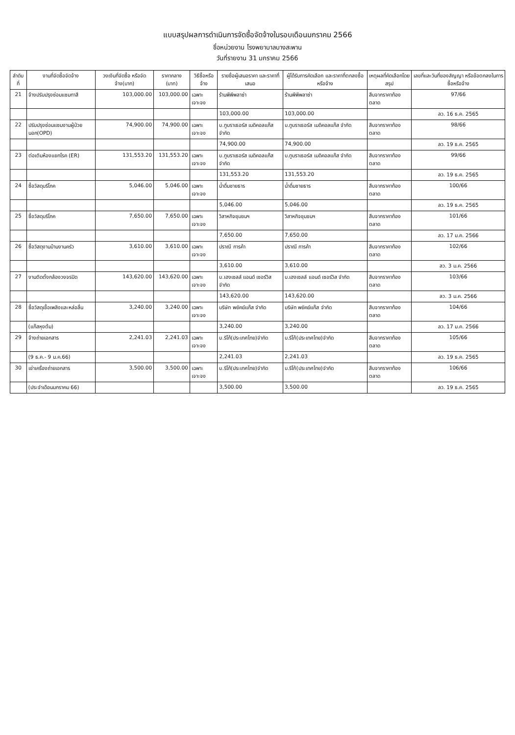แบบสรุปผลการดำเนินการจัดซื้อจัดจ้างในรอบเดือนมกราคม 2566
ชื่อหน่วยงาน โรงพยาบาลบางสะพาน
วันที่รายงาน 31 มกราคม 2566
| ลำดับที่ | งานที่จัดซื้อจัดจ้าง | วงเงินที่จัดซื้อ หรือจัดจ้าง(บาท) | ราคากลาง (บาท) | วิธีซื้อหรือจ้าง | รายชื่อผู้เสนอราคา และราคาที่เสนอ | ผู้ได้รับการคัดเลือก และราคาที่ตกลงซื้อหรือจ้าง | เหตุผลที่คัดเลือกโดยสรุป | เลขที่และวันที่ของสัญญา หรือข้อตกลงในการซื้อหรือจ้าง |
| --- | --- | --- | --- | --- | --- | --- | --- | --- |
| 21 | จ้างปรับปรุงซ่อมแซมทาสี | 103,000.00 | 103,000.00 | เฉพาะเจาะจง | ร้านพีพีพลาซ่า | ร้านพีพีพลาซ่า | สืบจากราคาท้องตลาด | 97/66 |
| | | | | | 103,000.00 | 103,000.00 | | ลว. 16 ธ.ค. 2565 |
| 22 | ปรับปรุงซ่อมแซมงานผู้ป่วยนอก(OPD) | 74,900.00 | 74,900.00 | เฉพาะเจาะจง | บ.ทูบราเธอร์ส เมดิคอลแก๊ส จำกัด | บ.ทูบราเธอร์ส เมดิคอลแก๊ส จำกัด | สืบจากราคาท้องตลาด | 98/66 |
| | | | | | 74,900.00 | 74,900.00 | | ลว. 19 ธ.ค. 2565 |
| 23 | ต่อเติมห้องแยกโรค (ER) | 131,553.20 | 131,553.20 | เฉพาะเจาะจง | บ.ทูบราเธอร์ส เมดิคอลแก๊ส จำกัด | บ.ทูบราเธอร์ส เมดิคอลแก๊ส จำกัด | สืบจากราคาท้องตลาด | 99/66 |
| | | | | | 131,553.20 | 131,553.20 | | ลว. 19 ธ.ค. 2565 |
| 24 | ซื้อวัสดุบริโภค | 5,046.00 | 5,046.00 | เฉพาะเจาะจง | น้ำดื่มชายธาร | น้ำดื่มชายธาร | สืบจากราคาท้องตลาด | 100/66 |
| | | | | | 5,046.00 | 5,046.00 | | ลว. 19 ธ.ค. 2565 |
| 25 | ซื้อวัสดุบริโภค | 7,650.00 | 7,650.00 | เฉพาะเจาะจง | วิสาหกิจชุมชนฯ | วิสาหกิจชุมชนฯ | สืบจากราคาท้องตลาด | 101/66 |
| | | | | | 7,650.00 | 7,650.00 | | ลว. 17 ม.ค. 2566 |
| 26 | ซื้อวัสดุงานบ้านงานครัว | 3,610.00 | 3,610.00 | เฉพาะเจาะจง | ปราณี การค้า | ปราณี การค้า | สืบจากราคาท้องตลาด | 102/66 |
| | | | | | 3,610.00 | 3,610.00 | | ลว. 3 ม.ค. 2566 |
| 27 | งานติดตั้งกล้องวงจรปิด | 143,620.00 | 143,620.00 | เฉพาะเจาะจง | บ.เฮงเซลล์ แอนด์ เซอร์วิส จำกัด | บ.เฮงเซลล์ แอนด์ เซอร์วิส จำกัด | สืบจากราคาท้องตลาด | 103/66 |
| | | | | | 143,620.00 | 143,620.00 | | ลว. 3 ม.ค. 2566 |
| 28 | ซื้อวัสดุเชื้อเพลิงและหล่อลื่น | 3,240.00 | 3,240.00 | เฉพาะเจาะจง | บริษัท พยัคฆ์แก๊ส จำกัด | บริษัท พยัคฆ์แก๊ส จำกัด | สืบจากราคาท้องตลาด | 104/66 |
| | (แก๊สหุงต้ม) | | | | 3,240.00 | 3,240.00 | | ลว. 17 ม.ค. 2566 |
| 29 | จ้างถ่ายเอกสาร | 2,241.03 | 2,241.03 | เฉพาะเจาะจง | บ.ริโก้(ประเทศไทย)จำกัด | บ.ริโก้(ประเทศไทย)จำกัด | สืบจากราคาท้องตลาด | 105/66 |
| | (9 ธ.ค.- 9 ม.ค.66) | | | | 2,241.03 | 2,241.03 | | ลว. 19 ธ.ค. 2565 |
| 30 | เช่าเครื่องถ่ายเอกสาร | 3,500.00 | 3,500.00 | เฉพาะเจาะจง | บ.ริโก้(ประเทศไทย)จำกัด | บ.ริโก้(ประเทศไทย)จำกัด | สืบจากราคาท้องตลาด | 106/66 |
| | (ประจำเดือนมกราคม 66) | | | | 3,500.00 | 3,500.00 | | ลว. 19 ธ.ค. 2565 |